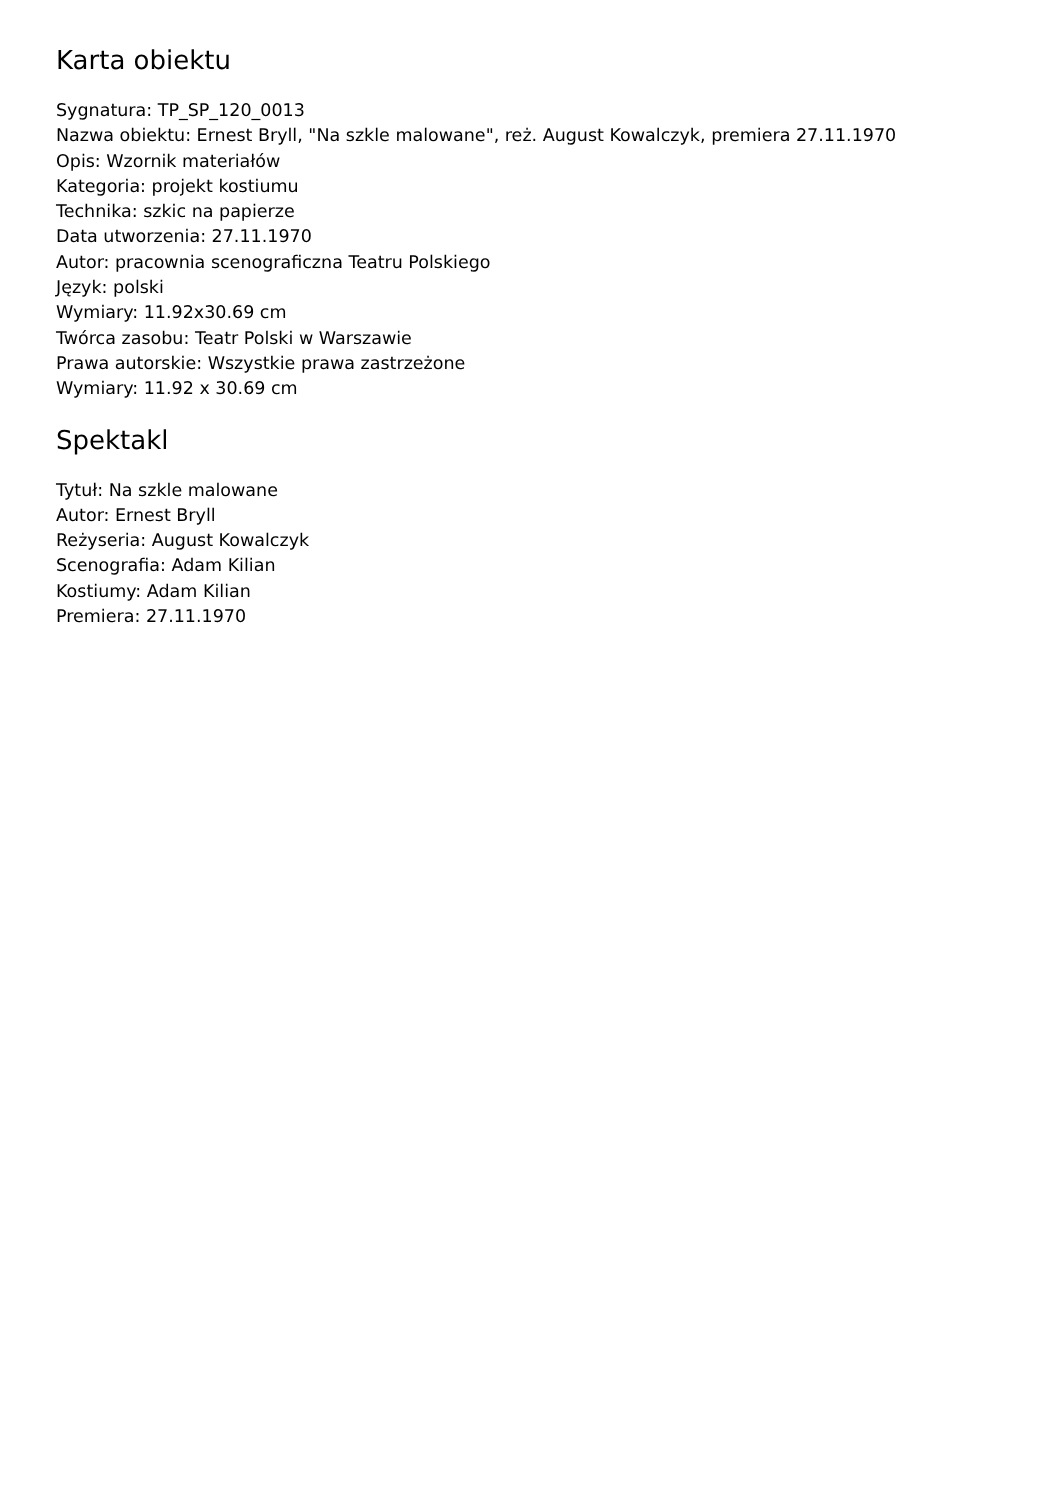Karta obiektu
Sygnatura: TP_SP_120_0013
Nazwa obiektu: Ernest Bryll, "Na szkle malowane", reż. August Kowalczyk, premiera 27.11.1970
Opis: Wzornik materiałów
Kategoria: projekt kostiumu
Technika: szkic na papierze
Data utworzenia: 27.11.1970
Autor: pracownia scenograficzna Teatru Polskiego
Język: polski
Wymiary: 11.92x30.69 cm
Twórca zasobu: Teatr Polski w Warszawie
Prawa autorskie: Wszystkie prawa zastrzeżone
Wymiary: 11.92 x 30.69 cm
Spektakl
Tytuł: Na szkle malowane
Autor: Ernest Bryll
Reżyseria: August Kowalczyk
Scenografia: Adam Kilian
Kostiumy: Adam Kilian
Premiera: 27.11.1970